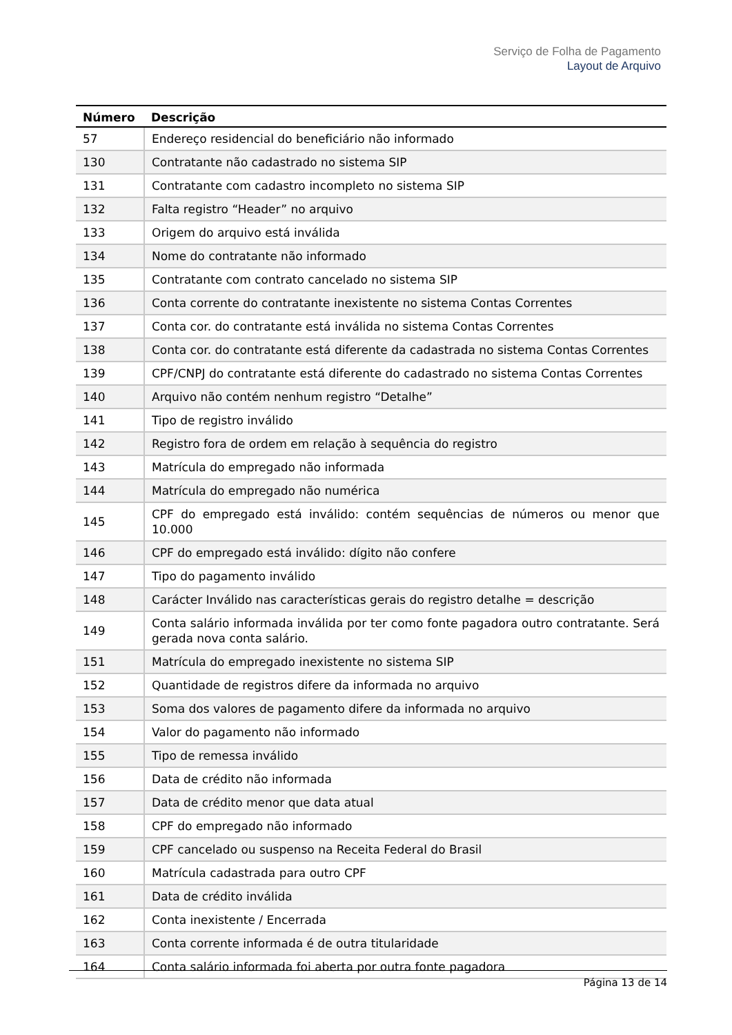Serviço de Folha de Pagamento
Layout de Arquivo
| Número | Descrição |
| --- | --- |
| 57 | Endereço residencial do beneficiário não informado |
| 130 | Contratante não cadastrado no sistema SIP |
| 131 | Contratante com cadastro incompleto no sistema SIP |
| 132 | Falta registro “Header” no arquivo |
| 133 | Origem do arquivo está inválida |
| 134 | Nome do contratante não informado |
| 135 | Contratante com contrato cancelado no sistema SIP |
| 136 | Conta corrente do contratante inexistente no sistema Contas Correntes |
| 137 | Conta cor. do contratante está inválida no sistema Contas Correntes |
| 138 | Conta cor. do contratante está diferente da cadastrada no sistema Contas Correntes |
| 139 | CPF/CNPJ do contratante está diferente do cadastrado no sistema Contas Correntes |
| 140 | Arquivo não contém nenhum registro “Detalhe” |
| 141 | Tipo de registro inválido |
| 142 | Registro fora de ordem em relação à sequência do registro |
| 143 | Matrícula do empregado não informada |
| 144 | Matrícula do empregado não numérica |
| 145 | CPF do empregado está inválido: contém sequências de números ou menor que 10.000 |
| 146 | CPF do empregado está inválido: dígito não confere |
| 147 | Tipo do pagamento inválido |
| 148 | Carácter Inválido nas características gerais do registro detalhe = descrição |
| 149 | Conta salário informada inválida por ter como fonte pagadora outro contratante. Será gerada nova conta salário. |
| 151 | Matrícula do empregado inexistente no sistema SIP |
| 152 | Quantidade de registros difere da informada no arquivo |
| 153 | Soma dos valores de pagamento difere da informada no arquivo |
| 154 | Valor do pagamento não informado |
| 155 | Tipo de remessa inválido |
| 156 | Data de crédito não informada |
| 157 | Data de crédito menor que data atual |
| 158 | CPF do empregado não informado |
| 159 | CPF cancelado ou suspenso na Receita Federal do Brasil |
| 160 | Matrícula cadastrada para outro CPF |
| 161 | Data de crédito inválida |
| 162 | Conta inexistente / Encerrada |
| 163 | Conta corrente informada é de outra titularidade |
| 164 | Conta salário informada foi aberta por outra fonte pagadora |
Página 13 de 14